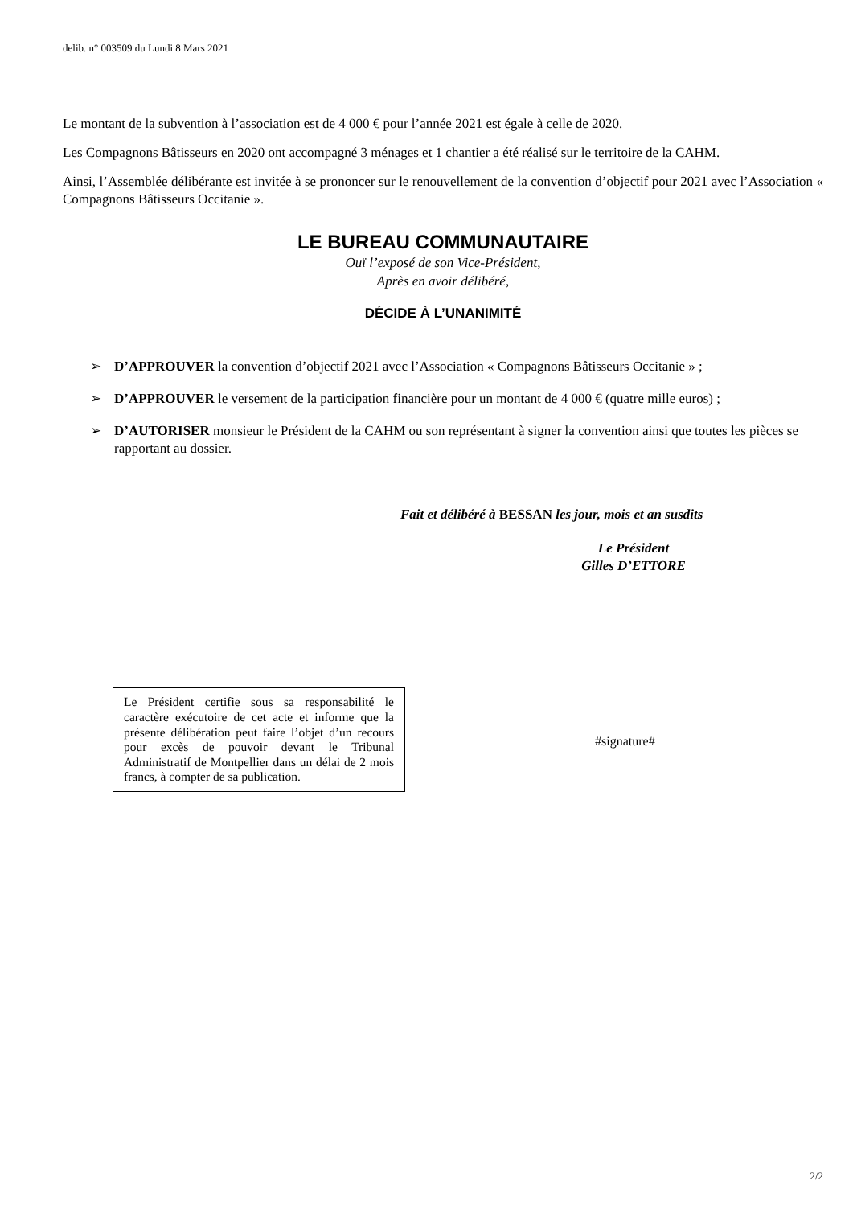delib. n° 003509 du Lundi 8 Mars 2021
Le montant de la subvention à l’association est de 4 000 € pour l’année 2021 est égale à celle de 2020.
Les Compagnons Bâtisseurs en 2020 ont accompagné 3 ménages et 1 chantier a été réalisé sur le territoire de la CAHM.
Ainsi, l’Assemblée délibérante est invitée à se prononcer sur le renouvellement de la convention d’objectif pour 2021 avec l’Association « Compagnons Bâtisseurs Occitanie ».
LE BUREAU COMMUNAUTAIRE
Ouï l’exposé de son Vice-Président,
Après en avoir délibéré,
DÉCIDE À L’UNANIMITÉ
➢ D’APPROUVER la convention d’objectif 2021 avec l’Association « Compagnons Bâtisseurs Occitanie » ;
➢ D’APPROUVER le versement de la participation financière pour un montant de 4 000 € (quatre mille euros) ;
➢ D’AUTORISER monsieur le Président de la CAHM ou son représentant à signer la convention ainsi que toutes les pièces se rapportant au dossier.
Fait et délibéré à BESSAN les jour, mois et an susdits
Le Président
Gilles D’ETTORE
Le Président certifie sous sa responsabilité le caractère exécutoire de cet acte et informe que la présente délibération peut faire l’objet d’un recours pour excès de pouvoir devant le Tribunal Administratif de Montpellier dans un délai de 2 mois francs, à compter de sa publication.
#signature#
2/2